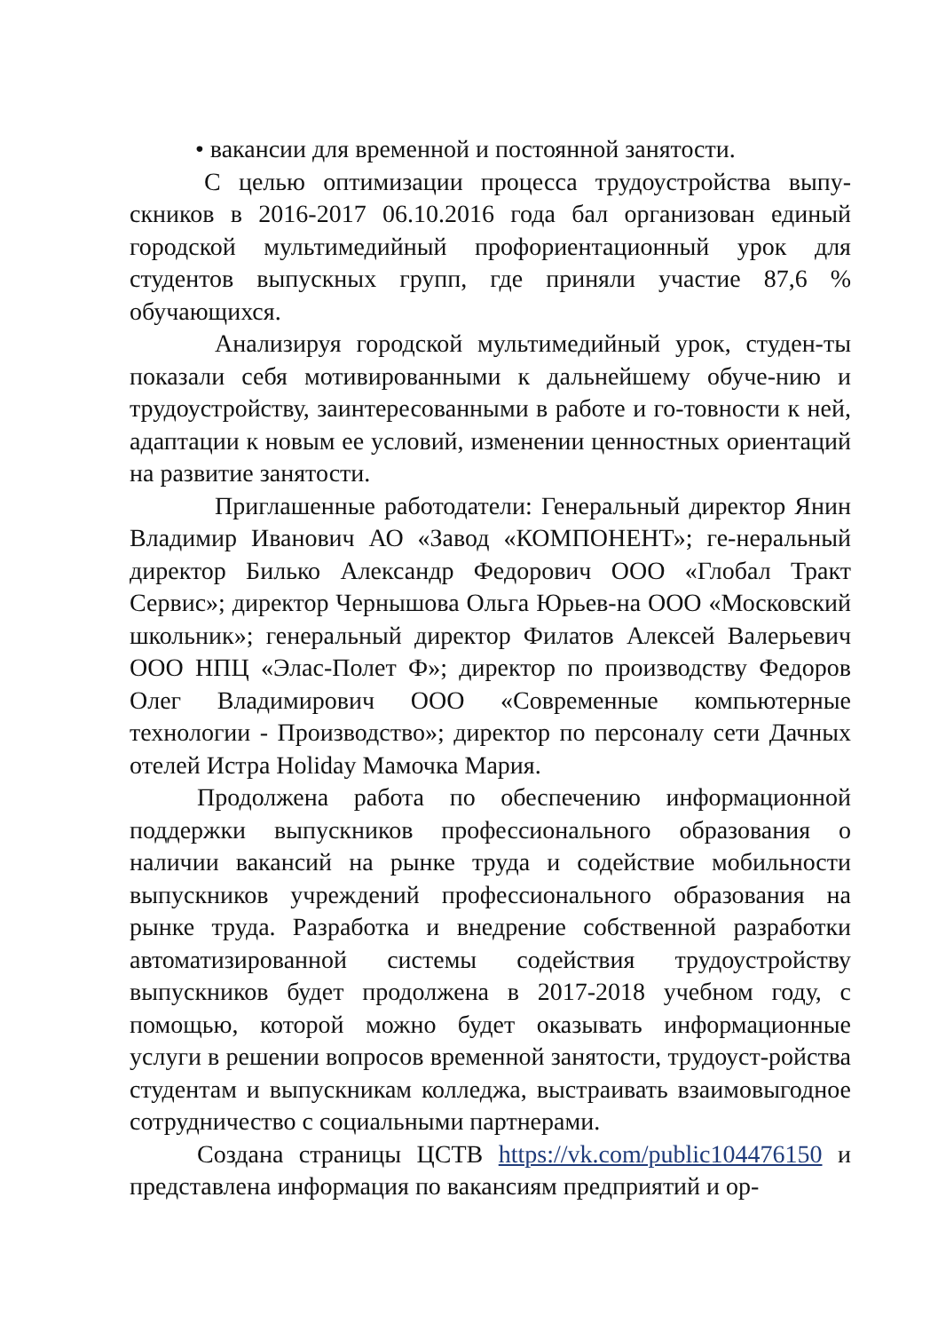• вакансии для временной и постоянной занятости.
С целью оптимизации процесса трудоустройства выпу-скников в 2016-2017 06.10.2016 года бал организован единый городской мультимедийный профориентационный урок для студентов выпускных групп, где приняли участие 87,6 % обучающихся.
Анализируя городской мультимедийный урок, студен-ты показали себя мотивированными к дальнейшему обуче-нию и трудоустройству, заинтересованными в работе и го-товности к ней, адаптации к новым ее условий, изменении ценностных ориентаций на развитие занятости.
Приглашенные работодатели: Генеральный директор Янин Владимир Иванович АО «Завод «КОМПОНЕНТ»; ге-неральный директор Билько Александр Федорович ООО «Глобал Тракт Сервис»; директор Чернышова Ольга Юрьев-на ООО «Московский школьник»; генеральный директор Филатов Алексей Валерьевич ООО НПЦ «Элас-Полет Ф»; директор по производству Федоров Олег Владимирович ООО «Современные компьютерные технологии - Производство»; директор по персоналу сети Дачных отелей Истра Holiday Мамочка Мария.
Продолжена работа по обеспечению информационной поддержки выпускников профессионального образования о наличии вакансий на рынке труда и содействие мобильности выпускников учреждений профессионального образования на рынке труда. Разработка и внедрение собственной разработки автоматизированной системы содействия трудоустройству выпускников будет продолжена в 2017-2018 учебном году, с помощью, которой можно будет оказывать информационные услуги в решении вопросов временной занятости, трудоуст-ройства студентам и выпускникам колледжа, выстраивать взаимовыгодное сотрудничество с социальными партнерами.
Создана страницы ЦСТВ https://vk.com/public104476150 и представлена информация по вакансиям предприятий и ор-